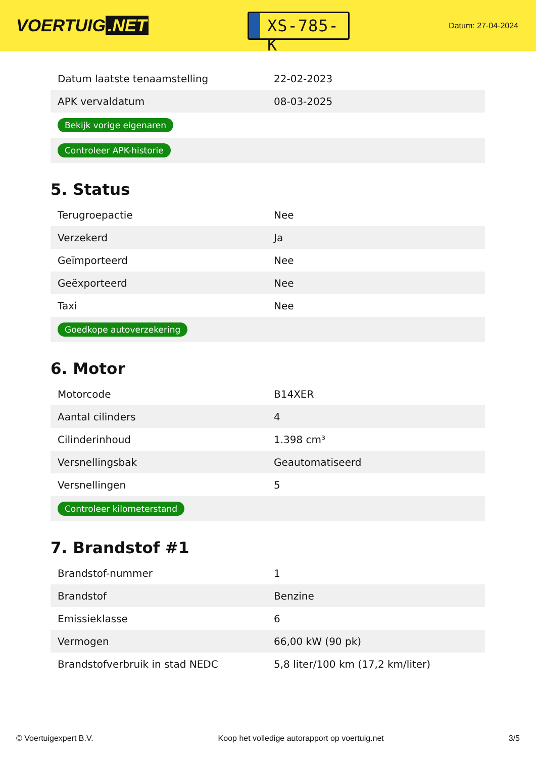VOERTUIG.NET
XS-785-K
Datum: 27-04-2024
| Datum laatste tenaamstelling | 22-02-2023 |
| APK vervaldatum | 08-03-2025 |
| Bekijk vorige eigenaren | |
| Controleer APK-historie | |
5. Status
| Terugroepactie | Nee |
| Verzekerd | Ja |
| Geïmporteerd | Nee |
| Geëxporteerd | Nee |
| Taxi | Nee |
| Goedkope autoverzekering | |
6. Motor
| Motorcode | B14XER |
| Aantal cilinders | 4 |
| Cilinderinhoud | 1.398 cm³ |
| Versnellingsbak | Geautomatiseerd |
| Versnellingen | 5 |
| Controleer kilometerstand | |
7. Brandstof #1
| Brandstof-nummer | 1 |
| Brandstof | Benzine |
| Emissieklasse | 6 |
| Vermogen | 66,00 kW (90 pk) |
| Brandstofverbruik in stad NEDC | 5,8 liter/100 km (17,2 km/liter) |
© Voertuigexpert B.V. Koop het volledige autorapport op voertuig.net 3/5